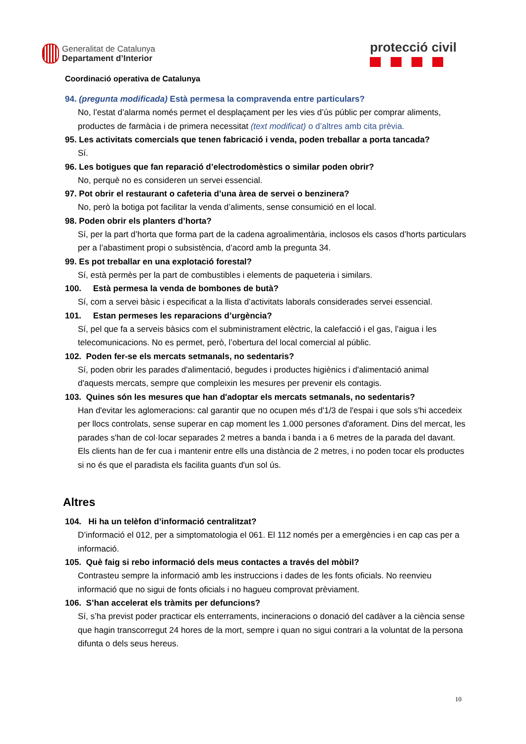Generalitat de Catalunya
Departament d’Interior
protecció civil
Coordinació operativa de Catalunya
94. (pregunta modificada) Està permesa la compravenda entre particulars?
No, l’estat d’alarma només permet el desplaçament per les vies d’ús públic per comprar aliments, productes de farmàcia i de primera necessitat (text modificat) o d’altres amb cita prèvia.
95. Les activitats comercials que tenen fabricació i venda, poden treballar a porta tancada?
Sí.
96. Les botigues que fan reparació d’electrodomèstics o similar poden obrir?
No, perquè no es consideren un servei essencial.
97. Pot obrir el restaurant o cafeteria d’una àrea de servei o benzinera?
No, però la botiga pot facilitar la venda d’aliments, sense consumició en el local.
98. Poden obrir els planters d’horta?
Sí, per la part d’horta que forma part de la cadena agroalimentària, inclosos els casos d’horts particulars per a l’abastiment propi o subsistència, d’acord amb la pregunta 34.
99. Es pot treballar en una explotació forestal?
Sí, està permès per la part de combustibles i elements de paqueteria i similars.
100. Està permesa la venda de bombones de butà?
Sí, com a servei bàsic i especificat a la llista d’activitats laborals considerades servei essencial.
101. Estan permeses les reparacions d’urgència?
Sí, pel que fa a serveis bàsics com el subministrament elèctric, la calefacció i el gas, l’aigua i les telecomunicacions. No es permet, però, l’obertura del local comercial al públic.
102. Poden fer-se els mercats setmanals, no sedentaris?
Sí, poden obrir les parades d'alimentació, begudes i productes higiènics i d'alimentació animal d'aquests mercats, sempre que compleixin les mesures per prevenir els contagis.
103. Quines són les mesures que han d'adoptar els mercats setmanals, no sedentaris?
Han d'evitar les aglomeracions: cal garantir que no ocupen més d'1/3 de l'espai i que sols s'hi accedeix per llocs controlats, sense superar en cap moment les 1.000 persones d'aforament. Dins del mercat, les parades s'han de col·locar separades 2 metres a banda i banda i a 6 metres de la parada del davant. Els clients han de fer cua i mantenir entre ells una distància de 2 metres, i no poden tocar els productes si no és que el paradista els facilita guants d'un sol ús.
Altres
104. Hi ha un telèfon d’informació centralitzat?
D’informació el 012, per a simptomatologia el 061. El 112 només per a emergències i en cap cas per a informació.
105. Què faig si rebo informació dels meus contactes a través del mòbil?
Contrasteu sempre la informació amb les instruccions i dades de les fonts oficials. No reenvieu informació que no sigui de fonts oficials i no hagueu comprovat prèviament.
106. S’han accelerat els tràmits per defuncions?
Sí, s’ha previst poder practicar els enterraments, incineracions o donació del cadàver a la ciència sense que hagin transcorregut 24 hores de la mort, sempre i quan no sigui contrari a la voluntat de la persona difunta o dels seus hereus.
10